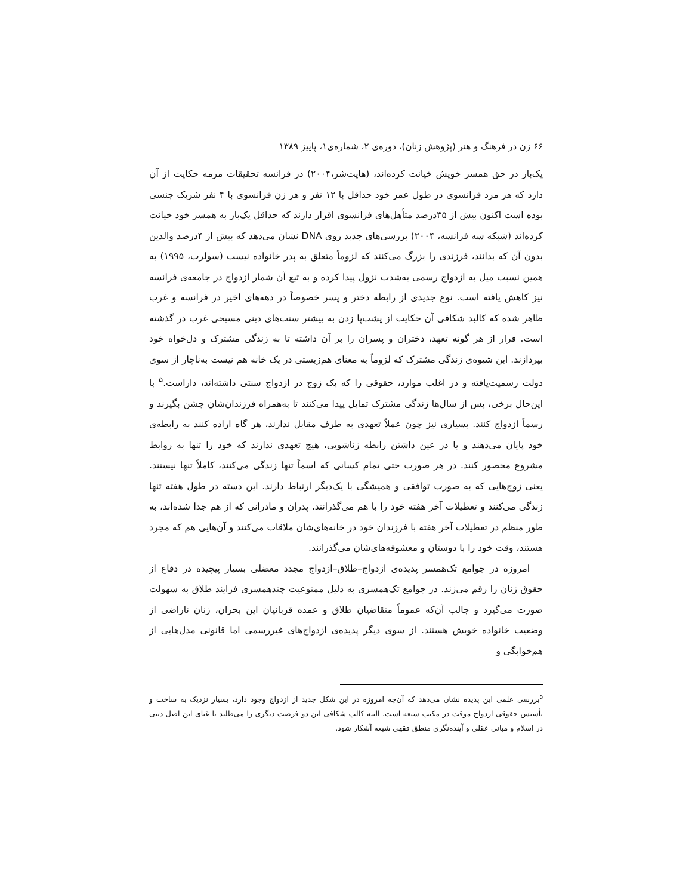۶۶ زن در فرهنگ و هنر (پژوهش زنان)، دوره‌ی ۲، شماره‌ی۱، پاییز ۱۳۸۹
یک‌بار در حق همسر خویش خیانت کرده‌اند، (هایت‌شر،۲۰۰۴) در فرانسه تحقیقات مرمه حکایت از آن دارد که هر مرد فرانسوی در طول عمر خود حداقل با ۱۲ نفر و هر زن فرانسوی با ۴ نفر شریک جنسی بوده است اکنون بیش از ۳۵درصد متأهل‌های فرانسوی اقرار دارند که حداقل یک‌بار به همسر خود خیانت کرده‌اند (شبکه سه فرانسه، ۲۰۰۴) بررسی‌های جدید روی DNA نشان می‌دهد که بیش از ۴درصد والدین بدون آن که بدانند، فرزندی را بزرگ می‌کنند که لزوماً متعلق به پدر خانواده نیست (سولرت، ۱۹۹۵) به همین نسبت میل به ازدواج رسمی به‌شدت نزول پیدا کرده و به تبع آن شمار ازدواج در جامعه‌ی فرانسه نیز کاهش یافته است. نوع جدیدی از رابطه دختر و پسر خصوصاً در دهه‌های اخیر در فرانسه و غرب ظاهر شده که کالبد شکافی آن حکایت از پشت‌پا زدن به بیشتر سنت‌های دینی مسیحی غرب در گذشته است. فرار از هر گونه تعهد، دختران و پسران را بر آن داشته تا به زندگی مشترک و دل‌خواه خود بپردازند. این شیوه‌ی زندگی مشترک که لزوماً به معنای هم‌زیستی در یک خانه هم نیست به‌ناچار از سوی دولت رسمیت‌یافته و در اغلب موارد، حقوقی را که یک زوج در ازدواج سنتی داشته‌اند، داراست.<sup>۵</sup> با این‌حال برخی، پس از سال‌ها زندگی مشترک تمایل پیدا می‌کنند تا به‌همراه فرزندان‌شان جشن بگیرند و رسماً ازدواج کنند. بسیاری نیز چون عملاً تعهدی به طرف مقابل ندارند، هر گاه اراده کنند به رابطه‌ی خود پایان می‌دهند و یا در عین داشتن رابطه زناشویی، هیچ تعهدی ندارند که خود را تنها به روابط مشروع محصور کنند. در هر صورت حتی تمام کسانی که اسماً تنها زندگی می‌کنند، کاملاً تنها نیستند. یعنی زوج‌هایی که به صورت توافقی و همیشگی با یک‌دیگر ارتباط دارند. این دسته در طول هفته تنها زندگی می‌کنند و تعطیلات آخر هفته خود را با هم می‌گذرانند. پدران و مادرانی که از هم جدا شده‌اند، به طور منظم در تعطیلات آخر هفته با فرزندان خود در خانه‌های‌شان ملاقات می‌کنند و آن‌هایی هم که مجرد هستند، وقت خود را با دوستان و معشوقه‌های‌شان می‌گذرانند.
امروزه در جوامع تک‌همسر پدیده‌ی ازدواج–طلاق–ازدواج مجدد معضلی بسیار پیچیده در دفاع از حقوق زنان را رقم می‌زند. در جوامع تک‌همسری به دلیل ممنوعیت چندهمسری فرایند طلاق به سهولت صورت می‌گیرد و جالب آن‌که عموماً متقاضیان طلاق و عمده قربانیان این بحران، زنان ناراضی از وضعیت خانواده خویش هستند. از سوی دیگر پدیده‌ی ازدواج‌های غیررسمی اما قانونی مدل‌هایی از هم‌خوابگی و
<sup>۵</sup> بررسی علمی این پدیده نشان می‌دهد که آن‌چه امروزه در این شکل جدید از ازدواج وجود دارد، بسیار نزدیک به ساخت و تأسیس حقوقی ازدواج موقت در مکتب شیعه است. البته کالب شکافی این دو فرصت دیگری را می‌طلبد تا غنای این اصل دینی در اسلام و مبانی عقلی و آینده‌نگری منطق فقهی شیعه آشکار شود.